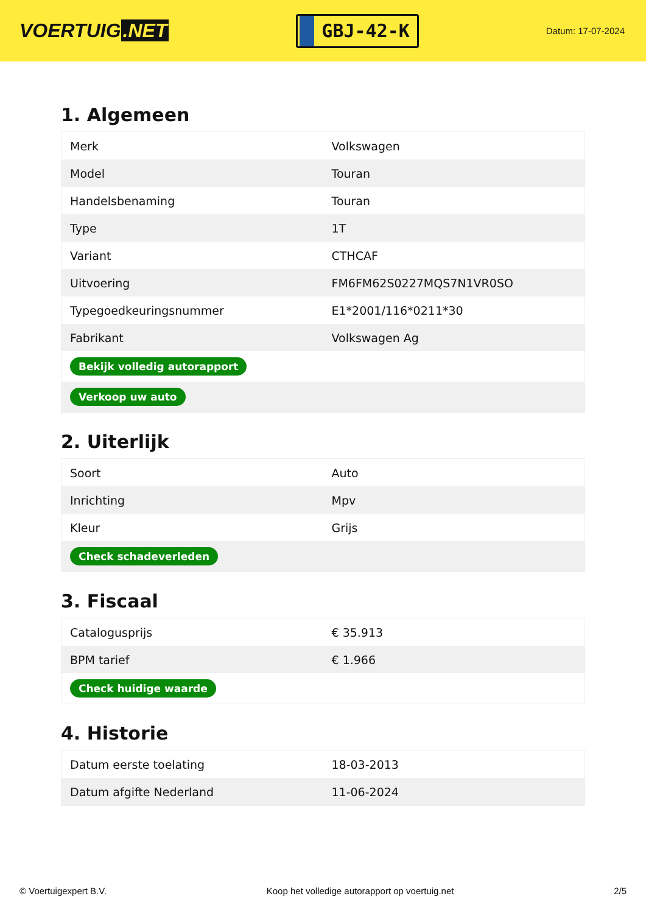VOERTUIG.NET
GBJ-42-K
Datum: 17-07-2024
1. Algemeen
| Merk | Volkswagen |
| Model | Touran |
| Handelsbenaming | Touran |
| Type | 1T |
| Variant | CTHCAF |
| Uitvoering | FM6FM62S0227MQS7N1VR0SO |
| Typegoedkeuringsnummer | E1*2001/116*0211*30 |
| Fabrikant | Volkswagen Ag |
| Bekijk volledig autorapport | |
| Verkoop uw auto | |
2. Uiterlijk
| Soort | Auto |
| Inrichting | Mpv |
| Kleur | Grijs |
| Check schadeverleden | |
3. Fiscaal
| Catalogusprijs | € 35.913 |
| BPM tarief | € 1.966 |
| Check huidige waarde | |
4. Historie
| Datum eerste toelating | 18-03-2013 |
| Datum afgifte Nederland | 11-06-2024 |
© Voertuigexpert B.V. Koop het volledige autorapport op voertuig.net 2/5